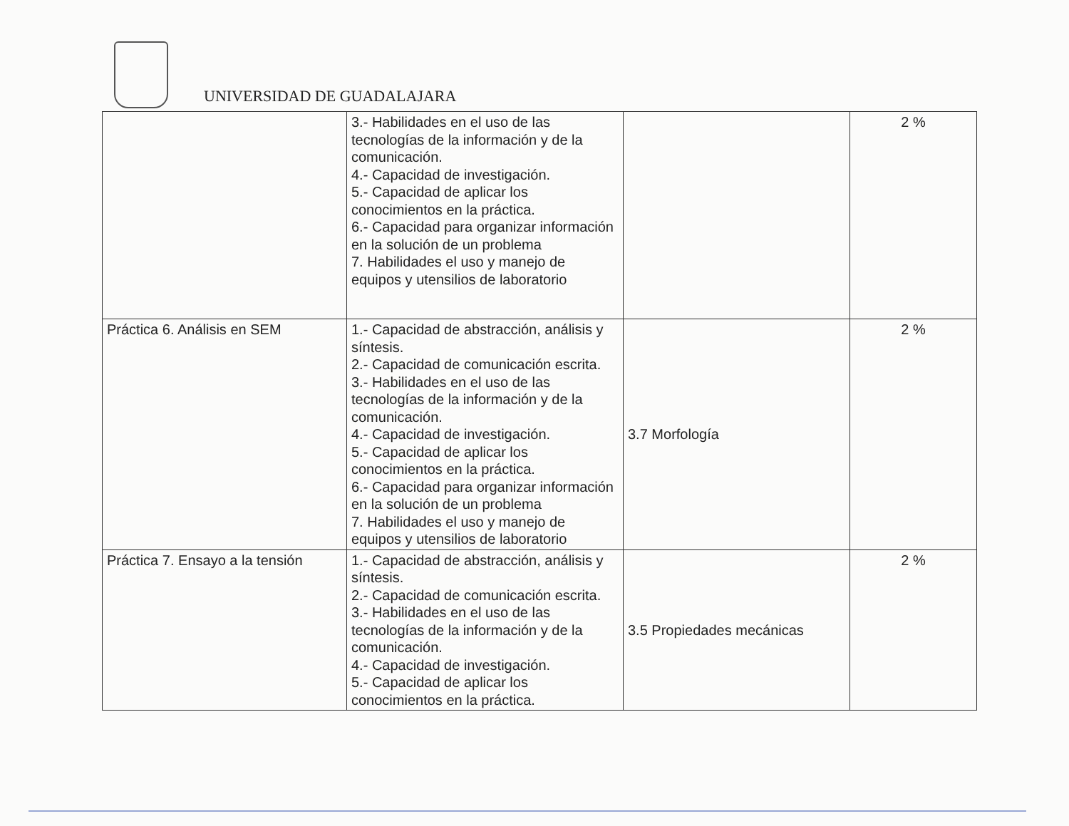UNIVERSIDAD DE GUADALAJARA
| | 3.- Habilidades en el uso de las tecnologías de la información y de la comunicación. 4.- Capacidad de investigación. 5.- Capacidad de aplicar los conocimientos en la práctica. 6.- Capacidad para organizar información en la solución de un problema 7. Habilidades el uso y manejo de equipos y utensilios de laboratorio | | 2 % |
| Práctica 6. Análisis en SEM | 1.- Capacidad de abstracción, análisis y síntesis. 2.- Capacidad de comunicación escrita. 3.- Habilidades en el uso de las tecnologías de la información y de la comunicación. 4.- Capacidad de investigación. 5.- Capacidad de aplicar los conocimientos en la práctica. 6.- Capacidad para organizar información en la solución de un problema 7. Habilidades el uso y manejo de equipos y utensilios de laboratorio | 3.7 Morfología | 2 % |
| Práctica 7. Ensayo a la tensión | 1.- Capacidad de abstracción, análisis y síntesis. 2.- Capacidad de comunicación escrita. 3.- Habilidades en el uso de las tecnologías de la información y de la comunicación. 4.- Capacidad de investigación. 5.- Capacidad de aplicar los conocimientos en la práctica. | 3.5 Propiedades mecánicas | 2 % |